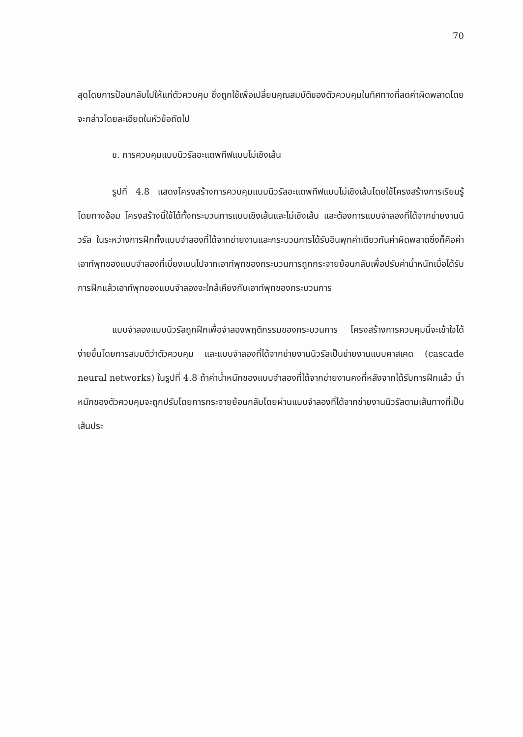70
สุดโดยการป้อนกลับไปให้แก่ตัวควบคุม ซึ่งถูกใช้เพื่อเปลี่ยนคุณสมบัติของตัวควบคุมในทิศทางที่ลดค่าผิดพลาดโดยจะกล่าวโดยละเอียดในหัวข้อถัดไป
ข. การควบคุมแบบนิวรัลอะแดพทีฟแบบไม่เชิงเส้น
รูปที่ 4.8 แสดงโครงสร้างการควบคุมแบบนิวรัลอะแดพทีฟแบบไม่เชิงเส้นโดยใช้โครงสร้างการเรียนรู้โดยทางอ้อม โครงสร้างนี้ใช้ได้ทั้งกระบวนการแบบเชิงเส้นและไม่เชิงเส้น และต้องการแบบจำลองที่ได้จากข่ายงานนิวรัล ในระหว่างการฝึกทั้งแบบจำลองที่ได้จากข่ายงานและกระบวนการได้รับอินพุทค่าเดียวกันค่าผิดพลาดซึ่งก็คือค่าเอาท์พุทของแบบจำลองที่เบี่ยงเบนไปจากเอาท์พุทของกระบวนการถูกกระจายย้อนกลับเพื่อปรับค่าน้ำหนักเมื่อได้รับการฝึกแล้วเอาท์พุทของแบบจำลองจะใกล้เคียงกับเอาท์พุทของกระบวนการ
แบบจำลองแบบนิวรัลถูกฝึกเพื่อจำลองพฤติกรรมของกระบวนการ โครงสร้างการควบคุมนี้จะเข้าใจได้ง่ายขึ้นโดยการสมมติว่าตัวควบคุม และแบบจำลองที่ได้จากข่ายงานนิวรัลเป็นข่ายงานแบบคาสเคด (cascade neural networks) ในรูปที่ 4.8 ถ้าค่าน้ำหนักของแบบจำลองที่ได้จากข่ายงานคงที่หลังจากได้รับการฝึกแล้ว น้ำหนักของตัวควบคุมจะถูกปรับโดยการกระจายย้อนกลับโดยผ่านแบบจำลองที่ได้จากข่ายงานนิวรัลตามเส้นทางที่เป็นเส้นประ